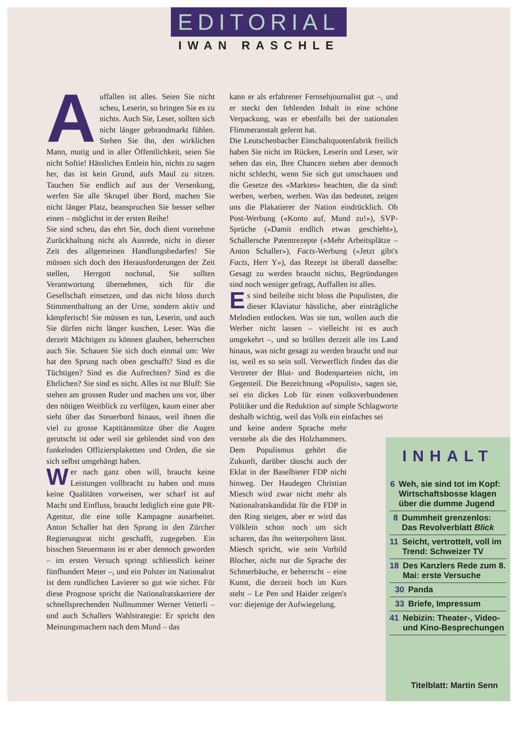EDITORIAL
IWAN RASCHLE
Auffallen ist alles. Seien Sie nicht scheu, Leserin, so bringen Sie es zu nichts. Auch Sie, Leser, sollten sich nicht länger gebrandmarkt fühlen. Stehen Sie ihn, den wirklichen Mann, mutig und in aller Öffentlichkeit, seien Sie nicht Softie! Hässliches Entlein hin, nichts zu sagen her, das ist kein Grund, aufs Maul zu sitzen. Tauchen Sie endlich auf aus der Versenkung, werfen Sie alle Skrupel über Bord, machen Sie nicht länger Platz, beanspruchen Sie besser selber einen – möglichst in der ersten Reihe!
Sie sind scheu, das ehrt Sie, doch dient vornehme Zurückhaltung nicht als Ausrede, nicht in dieser Zeit des allgemeinen Handlungsbedarfes! Sie müssen sich doch den Herausforderungen der Zeit stellen, Herrgott nochmal, Sie sollten Verantwortung übernehmen, sich für die Gesellschaft einsetzen, und das nicht bloss durch Stimmenthaltung an der Urne, sondern aktiv und kämpferisch! Sie müssen es tun, Leserin, und auch Sie dürfen nicht länger kuschen, Leser. Was die derzeit Mächtigen zu können glauben, beherrschen auch Sie. Schauen Sie sich doch einmal um: Wer hat den Sprung nach oben geschafft? Sind es die Tüchtigen? Sind es die Aufrechten? Sind es die Ehrlichen? Sie sind es nicht. Alles ist nur Bluff: Sie stehen am grossen Ruder und machen uns vor, über den nötigen Weitblick zu verfügen, kaum einer aber sieht über das Steuerbord hinaus, weil ihnen die viel zu grosse Kaptitänsmütze über die Augen gerutscht ist oder weil sie geblendet sind von den funkelnden Offiziersplaketten und Orden, die sie sich selbst umgehängt haben.
Wer nach ganz oben will, braucht keine Leistungen vollbracht zu haben und muss keine Qualitäten vorweisen, wer scharf ist auf Macht und Einfluss, braucht lediglich eine gute PR-Agentur, die eine tolle Kampagne ausarbeitet. Anton Schaller hat den Sprung in den Zürcher Regierungsrat nicht geschafft, zugegeben. Ein bisschen Steuermann ist er aber dennoch geworden – im ersten Versuch springt schliesslich keiner fünfhundert Meter –, und ein Polster im Nationalrat ist dem rundlichen Lavierer so gut wie sicher. Für diese Prognose spricht die Nationalratskarriere der schnellsprechenden Nullnummer Werner Vetterli – und auch Schallers Wahlstrategie: Er spricht den Meinungsmachern nach dem Mund – das
kann er als erfahrener Fernsehjournalist gut –, und er steckt den fehlenden Inhalt in eine schöne Verpackung, was er ebenfalls bei der nationalen Flimmeranstalt gelernt hat.
Die Leutschenbacher Einschaltquotenfabrik freilich haben Sie nicht im Rücken, Leserin und Leser, wir sehen das ein, Ihre Chancen stehen aber dennoch nicht schlecht, wenn Sie sich gut umschauen und die Gesetze des «Marktes» beachten, die da sind: werben, werben, werben. Was das bedeutet, zeigen uns die Plakatierer der Nation eindrücklich. Ob Post-Werbung («Konto auf, Mund zu!»), SVP-Sprüche («Damit endlich etwas geschieht»), Schallersche Patentrezepte («Mehr Arbeitsplätze – Anton Schaller»), Facts-Werbung («Jetzt gibt's Facts, Herr Y»), das Rezept ist überall dasselbe: Gesagt zu werden braucht nichts, Begründungen sind noch weniger gefragt, Auffallen ist alles.
Es sind beileibe nicht bloss die Populisten, die dieser Klaviatur hässliche, aber einträgliche Melodien entlocken. Was sie tun, wollen auch die Werber nicht lassen – vielleicht ist es auch umgekehrt –, und so brüllen derzeit alle ins Land hinaus, was nicht gesagt zu werden braucht und nur ist, weil es so sein soll. Verwerflich finden das die Vertreter der Blut- und Bodenparteien nicht, im Gegenteil. Die Bezeichnung «Populist», sagen sie, sei ein dickes Lob für einen volksverbundenen Politiker und die Reduktion auf simple Schlagworte deshalb wichtig, weil das Volk ein einfaches sei
und keine andere Sprache mehr verstehe als die des Holzhammers. Dem Populismus gehört die Zukunft, darüber täuscht auch der Eklat in der Baselbieter FDP nicht hinweg. Der Haudegen Christian Miesch wird zwar nicht mehr als Nationalratskandidat für die FDP in den Ring steigen, aber er wird das Völklein schon noch um sich scharen, das ihn weiterpoltern lässt. Miesch spricht, wie sein Vorbild Blocher, nicht nur die Sprache der Schmerbäuche, er beherrscht – eine Kunst, die derzeit hoch im Kurs steht – Le Pen und Haider zeigen's vor: diejenige der Aufwiegelung.
INHALT
6 Weh, sie sind tot im Kopf: Wirtschaftsbosse klagen über die dumme Jugend
8 Dummheit grenzenlos: Das Revolverblatt Blick
11 Seicht, vertrottelt, voll im Trend: Schweizer TV
18 Des Kanzlers Rede zum 8. Mai: erste Versuche
30 Panda
33 Briefe, Impressum
41 Nebizin: Theater-, Video- und Kino-Besprechungen
Titelblatt: Martin Senn